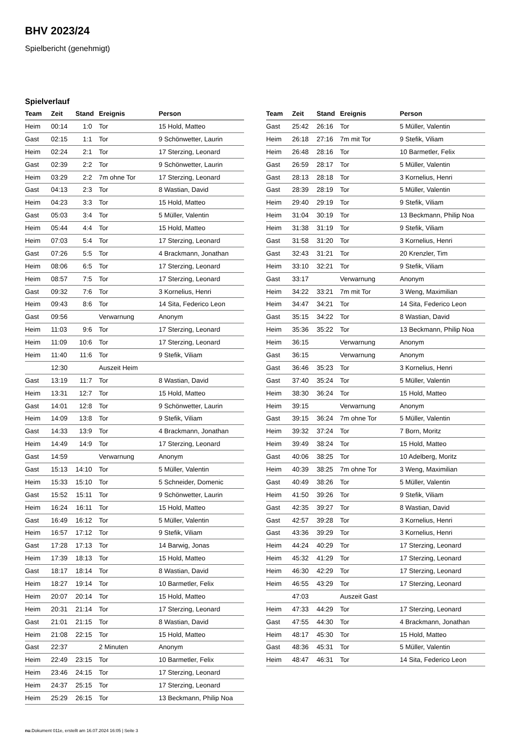BHV 2023/24
Spielbericht (genehmigt)
Spielverlauf
| Team | Zeit | Stand | Ereignis | Person |
| --- | --- | --- | --- | --- |
| Heim | 00:14 | 1:0 | Tor | 15 Hold, Matteo |
| Gast | 02:15 | 1:1 | Tor | 9 Schönwetter, Laurin |
| Heim | 02:24 | 2:1 | Tor | 17 Sterzing, Leonard |
| Gast | 02:39 | 2:2 | Tor | 9 Schönwetter, Laurin |
| Heim | 03:29 | 2:2 | 7m ohne Tor | 17 Sterzing, Leonard |
| Gast | 04:13 | 2:3 | Tor | 8 Wastian, David |
| Heim | 04:23 | 3:3 | Tor | 15 Hold, Matteo |
| Gast | 05:03 | 3:4 | Tor | 5 Müller, Valentin |
| Heim | 05:44 | 4:4 | Tor | 15 Hold, Matteo |
| Heim | 07:03 | 5:4 | Tor | 17 Sterzing, Leonard |
| Gast | 07:26 | 5:5 | Tor | 4 Brackmann, Jonathan |
| Heim | 08:06 | 6:5 | Tor | 17 Sterzing, Leonard |
| Heim | 08:57 | 7:5 | Tor | 17 Sterzing, Leonard |
| Gast | 09:32 | 7:6 | Tor | 3 Kornelius, Henri |
| Heim | 09:43 | 8:6 | Tor | 14 Sita, Federico Leon |
| Gast | 09:56 | | Verwarnung | Anonym |
| Heim | 11:03 | 9:6 | Tor | 17 Sterzing, Leonard |
| Heim | 11:09 | 10:6 | Tor | 17 Sterzing, Leonard |
| Heim | 11:40 | 11:6 | Tor | 9 Stefik, Viliam |
| | 12:30 | | Auszeit Heim | |
| Gast | 13:19 | 11:7 | Tor | 8 Wastian, David |
| Heim | 13:31 | 12:7 | Tor | 15 Hold, Matteo |
| Gast | 14:01 | 12:8 | Tor | 9 Schönwetter, Laurin |
| Heim | 14:09 | 13:8 | Tor | 9 Stefik, Viliam |
| Gast | 14:33 | 13:9 | Tor | 4 Brackmann, Jonathan |
| Heim | 14:49 | 14:9 | Tor | 17 Sterzing, Leonard |
| Gast | 14:59 | | Verwarnung | Anonym |
| Gast | 15:13 | 14:10 | Tor | 5 Müller, Valentin |
| Heim | 15:33 | 15:10 | Tor | 5 Schneider, Domenic |
| Gast | 15:52 | 15:11 | Tor | 9 Schönwetter, Laurin |
| Heim | 16:24 | 16:11 | Tor | 15 Hold, Matteo |
| Gast | 16:49 | 16:12 | Tor | 5 Müller, Valentin |
| Heim | 16:57 | 17:12 | Tor | 9 Stefik, Viliam |
| Gast | 17:28 | 17:13 | Tor | 14 Barwig, Jonas |
| Heim | 17:39 | 18:13 | Tor | 15 Hold, Matteo |
| Gast | 18:17 | 18:14 | Tor | 8 Wastian, David |
| Heim | 18:27 | 19:14 | Tor | 10 Barmetler, Felix |
| Heim | 20:07 | 20:14 | Tor | 15 Hold, Matteo |
| Heim | 20:31 | 21:14 | Tor | 17 Sterzing, Leonard |
| Gast | 21:01 | 21:15 | Tor | 8 Wastian, David |
| Heim | 21:08 | 22:15 | Tor | 15 Hold, Matteo |
| Gast | 22:37 | | 2 Minuten | Anonym |
| Heim | 22:49 | 23:15 | Tor | 10 Barmetler, Felix |
| Heim | 23:46 | 24:15 | Tor | 17 Sterzing, Leonard |
| Heim | 24:37 | 25:15 | Tor | 17 Sterzing, Leonard |
| Heim | 25:29 | 26:15 | Tor | 13 Beckmann, Philip Noa |
| Team | Zeit | Stand | Ereignis | Person |
| --- | --- | --- | --- | --- |
| Gast | 25:42 | 26:16 | Tor | 5 Müller, Valentin |
| Heim | 26:18 | 27:16 | 7m mit Tor | 9 Stefik, Viliam |
| Heim | 26:48 | 28:16 | Tor | 10 Barmetler, Felix |
| Gast | 26:59 | 28:17 | Tor | 5 Müller, Valentin |
| Gast | 28:13 | 28:18 | Tor | 3 Kornelius, Henri |
| Gast | 28:39 | 28:19 | Tor | 5 Müller, Valentin |
| Heim | 29:40 | 29:19 | Tor | 9 Stefik, Viliam |
| Heim | 31:04 | 30:19 | Tor | 13 Beckmann, Philip Noa |
| Heim | 31:38 | 31:19 | Tor | 9 Stefik, Viliam |
| Gast | 31:58 | 31:20 | Tor | 3 Kornelius, Henri |
| Gast | 32:43 | 31:21 | Tor | 20 Krenzler, Tim |
| Heim | 33:10 | 32:21 | Tor | 9 Stefik, Viliam |
| Gast | 33:17 | | Verwarnung | Anonym |
| Heim | 34:22 | 33:21 | 7m mit Tor | 3 Weng, Maximilian |
| Heim | 34:47 | 34:21 | Tor | 14 Sita, Federico Leon |
| Gast | 35:15 | 34:22 | Tor | 8 Wastian, David |
| Heim | 35:36 | 35:22 | Tor | 13 Beckmann, Philip Noa |
| Heim | 36:15 | | Verwarnung | Anonym |
| Gast | 36:15 | | Verwarnung | Anonym |
| Gast | 36:46 | 35:23 | Tor | 3 Kornelius, Henri |
| Gast | 37:40 | 35:24 | Tor | 5 Müller, Valentin |
| Heim | 38:30 | 36:24 | Tor | 15 Hold, Matteo |
| Heim | 39:15 | | Verwarnung | Anonym |
| Gast | 39:15 | 36:24 | 7m ohne Tor | 5 Müller, Valentin |
| Heim | 39:32 | 37:24 | Tor | 7 Born, Moritz |
| Heim | 39:49 | 38:24 | Tor | 15 Hold, Matteo |
| Gast | 40:06 | 38:25 | Tor | 10 Adelberg, Moritz |
| Heim | 40:39 | 38:25 | 7m ohne Tor | 3 Weng, Maximilian |
| Gast | 40:49 | 38:26 | Tor | 5 Müller, Valentin |
| Heim | 41:50 | 39:26 | Tor | 9 Stefik, Viliam |
| Gast | 42:35 | 39:27 | Tor | 8 Wastian, David |
| Gast | 42:57 | 39:28 | Tor | 3 Kornelius, Henri |
| Gast | 43:36 | 39:29 | Tor | 3 Kornelius, Henri |
| Heim | 44:24 | 40:29 | Tor | 17 Sterzing, Leonard |
| Heim | 45:32 | 41:29 | Tor | 17 Sterzing, Leonard |
| Heim | 46:30 | 42:29 | Tor | 17 Sterzing, Leonard |
| Heim | 46:55 | 43:29 | Tor | 17 Sterzing, Leonard |
| | 47:03 | | Auszeit Gast | |
| Heim | 47:33 | 44:29 | Tor | 17 Sterzing, Leonard |
| Gast | 47:55 | 44:30 | Tor | 4 Brackmann, Jonathan |
| Heim | 48:17 | 45:30 | Tor | 15 Hold, Matteo |
| Gast | 48:36 | 45:31 | Tor | 5 Müller, Valentin |
| Heim | 48:47 | 46:31 | Tor | 14 Sita, Federico Leon |
nu.Dokument 011e, erstellt am 16.07.2024 16:05 | Seite 3